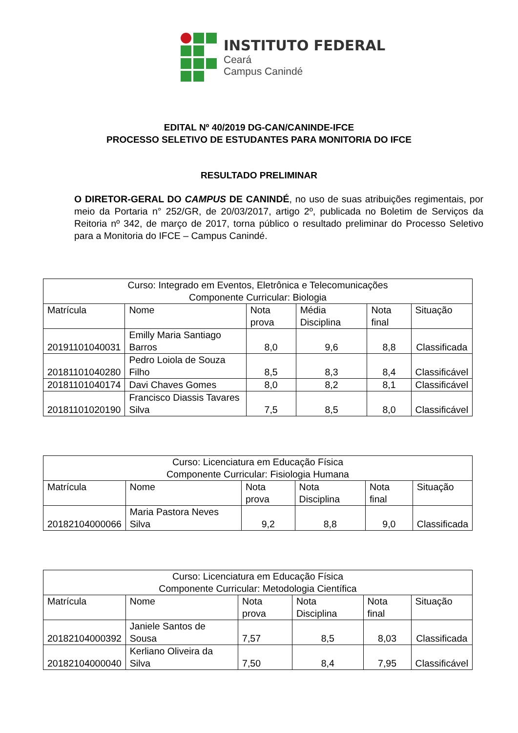INSTITUTO FEDERAL
Ceará
Campus Canindé
EDITAL Nº 40/2019 DG-CAN/CANINDE-IFCE
PROCESSO SELETIVO DE ESTUDANTES PARA MONITORIA DO IFCE
RESULTADO PRELIMINAR
O DIRETOR-GERAL DO CAMPUS DE CANINDÉ, no uso de suas atribuições regimentais, por meio da Portaria n° 252/GR, de 20/03/2017, artigo 2º, publicada no Boletim de Serviços da Reitoria nº 342, de março de 2017, torna público o resultado preliminar do Processo Seletivo para a Monitoria do IFCE – Campus Canindé.
| Curso: Integrado em Eventos, Eletrônica e Telecomunicações Componente Curricular: Biologia | | | | | |
| Matrícula | Nome | Nota prova | Média Disciplina | Nota final | Situação |
| 20191101040031 | Emilly Maria Santiago Barros | 8,0 | 9,6 | 8,8 | Classificada |
| 20181101040280 | Pedro Loiola de Souza Filho | 8,5 | 8,3 | 8,4 | Classificável |
| 20181101040174 | Davi Chaves Gomes | 8,0 | 8,2 | 8,1 | Classificável |
| 20181101020190 | Francisco Diassis Tavares Silva | 7,5 | 8,5 | 8,0 | Classificável |
| Curso: Licenciatura em Educação Física Componente Curricular: Fisiologia Humana | | | | | |
| Matrícula | Nome | Nota prova | Nota Disciplina | Nota final | Situação |
| 20182104000066 | Maria Pastora Neves Silva | 9,2 | 8,8 | 9,0 | Classificada |
| Curso: Licenciatura em Educação Física Componente Curricular: Metodologia Científica | | | | | |
| Matrícula | Nome | Nota prova | Nota Disciplina | Nota final | Situação |
| 20182104000392 | Janiele Santos de Sousa | 7,57 | 8,5 | 8,03 | Classificada |
| 20182104000040 | Kerliano Oliveira da Silva | 7,50 | 8,4 | 7,95 | Classificável |